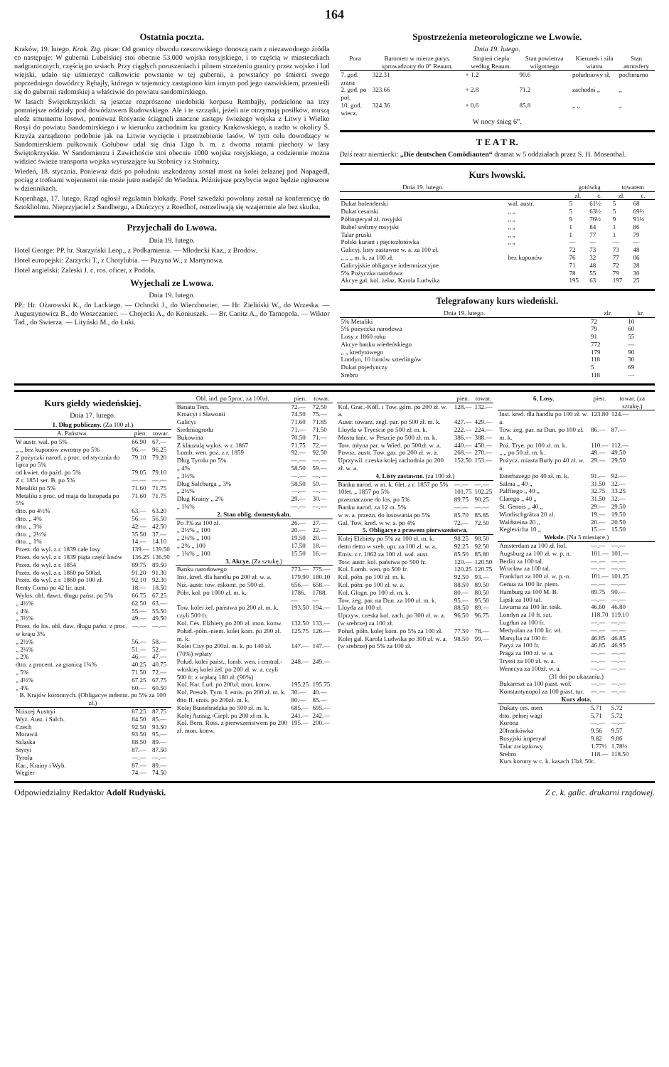164
Ostatnia poczta.
Kraków, 19. lutego. Krak. Ztg. pisze: Od granicy obwodu rzeszowskiego donoszą nam z niezawodnego źródła co następuje: W gubernii Lubelskiej stoi obecnie 53.000 wojska rosyjskiego, i to częścią w miasteczkach nadgranicznych, częścią po wsiach. Przy ciągłych poruszeniach i pilnem strzeżeniu granicy przez wojsko i lud wiejski, udało się uśmierzyć całkowicie powstanie w tej gubernii, a powstańcy po śmierci swego poprzedniego dowódzcy Rębajły, którego w tajemnicy zastąpiono kim innym pod jego nazwiskiem, przenieśli się do gubernii radomskiej a właściwie do powiatu sandomirskiego.
W lasach Świętokrzyskich są jeszcze rozprószone niedobitki korpusu Rembajły, podzielone na trzy pomniejsze oddziały pod dowództwem Rudowskiego. Ale i te szczątki, jeżeli nie otrzymają posiłków, muszą uledz smutnemu losowi, ponieważ Rosyanie ściągnęli znaczne zastępy świeżego wojska z Litwy i Wielko Rosyi do powiatu Sandomirskiego i w kierunku zachodnim ku granicy Krakowskiego, a nadto w okolicy Ś. Krzyża zarządzono podobnie jak na Litwie wycięcie i przetrzebienie lasów. W tym celu dowodzący w Sandomierskiem pułkownik Gołubow udał się dnia 13go b. m. z dwoma rotami piechoty w lasy Świętokrzyskie. W Sandomierzu i Zawichoście stoi obecnie 1000 wojska rosyjskiego, a codziennie można widzieć świeże transporta wojska wyruszające ku Stobnicy i z Stobnicy.
Wiedeń, 18. stycznia. Ponieważ dziś po południu uszkodzony został most na kolei żelaznej pod Napagedl, pociąg z trofeami wojennemi nie może jutro nadejść do Wiednia. Późniejsze przybycie tegoż będzie ogłoszone w dziennikach.
Kopenhaga, 17. lutego. Rząd ogłosił regulamin blokady. Poseł szwedzki powołany został na konferencyę do Sztokholmu. Nieprzyjaciel z Sandbergu, a Duńczycy z Roedhof, ostrzeliwają się wzajemnie ale bez skutku.
Przyjechali do Lwowa.
Dnia 19. lutego.
Hotel George: PP. hr. Starzyński Leop., z Podkamienia. — Młodecki Kaz., z Brodów.
Hotel europejski: Zarzycki T., z Chotylubia. — Puzyna W., z Martynowa.
Hotel angielski: Zaleski J. c. ros. oficer, z Podola.
Wyjechali ze Lwowa.
Dnia 19. lutego.
PP.: Hr. Ożarowski K., do Lackiego. — Ochocki J., do Wierzbowiec. — Hr. Zieliński W., do Wrzeska. — Augustynowicz B., do Woszczaniec. — Chojecki A., do Koniuszek. — Br. Canitz A., do Tarnopola. — Wiktor Tad., do Swierza. — Lityński M., do Łuki.
Spostrzeżenia meteorologiczne we Lwowie.
Dnia 19. lutego.
| Pora | Barometr w mierze parys. sprowadzony do 0° Reaum. | Stopień ciepła według Reaum. | Stan powietrza wilgotnego | Kierunek i siła wiatru | Stan atmosfery |
| --- | --- | --- | --- | --- | --- |
| 7. god. zrana | 322.31 | + 1.2 | 90.6 | południowy sł. | pochmurno |
| 2. god. po poł. | 323.66 | + 2.8 | 71.2 | zachodni „ | „ |
| 10. god. wiecz. | 324.36 | + 0.6 | 85.8 | „ „ | „ |
W nocy śnieg 6‴.
T E A T R.
Dziś teatr niemiecki: „Die deutschen Comödianten“ dramat w 5 oddziałach przez S. H. Mosenthal.
Kurs lwowski.
| Dnia 19. lutego. | | gotówką | | towarem | |
| --- | --- | --- | --- | --- | --- |
| | | zł. | c. | zł. | c. |
| Dukat holenderski | wal. austr. | 5 | 61½ | 5 | 68 |
| Dukat cesarski | „ „ | 5 | 63½ | 5 | 69½ |
| Półimperyał zł. rosyjski | „ „ | 9 | 76½ | 9 | 91½ |
| Rubel srebrny rosyjski | „ „ | 1 | 84 | 1 | 86 |
| Talar pruski | „ „ | 1 | 77 | 1 | 79 |
| Polski kurant i pięciozłotówka | „ „ | — | — | — | — |
| Galicyj. listy zastawne w. a. za 100 zł. | | 72 | 73 | 73 | 48 |
| „ „ „ m. k. za 100 zł. | bez kuponów | 76 | 32 | 77 | 06 |
| Galicyjskie obligacye indemnizacyjne | | 71 | 48 | 72 | 28 |
| 5% Pożyczka narodowa | | 78 | 55 | 79 | 30 |
| Akcye gal. kol. żelaz. Karola Ludwika | | 195 | 63 | 197 | 25 |
Telegrafowany kurs wiedeński.
| Dnia 19. lutego. | zlr. | kr. |
| --- | --- | --- |
| 5% Metaliki | 72 | 10 |
| 5% pożyczka narodowa | 79 | 60 |
| Losy z 1860 roku | 91 | 55 |
| Akcye banku wiedeńskiego | 772 | — |
| „ „ kredytowego | 179 | 90 |
| Londyn, 10 funtów szterlingów | 118 | 30 |
| Dukat pojedynczy | 5 | 69 |
| Srebro | 118 | — |
Kurs giełdy wiedeńskiej.
Dnia 17. lutego.
| 1. Dług publiczny. (Za 100 zł.) | | |
| --- | --- | --- |
| A. Państwa. | pien. | towar. |
| W austr. wal. po 5% | 66.90 | 67.— |
| „ „ bez kuponów zwrotny po 5% | 96.— | 96.25 |
| Z pożyczki narod. z proc. od stycznia do lipca po 5% | 79.10 | 79.20 |
| od kwiet. do paźd. po 5% | 79.05 | 79.10 |
| Z r. 1851 ser. B. po 5% | —.— | —.— |
| Metaliki po 5% | 71.60 | 71.75 |
| Metaliki z proc. od maja do listopada po 5% | 71.60 | 71.75 |
| dtto. po 4½% | 63.— | 63.20 |
| dtto. „ 4% | 56.— | 56.50 |
| dtto. „ 3% | 42.— | 42.50 |
| dtto. „ 2½% | 35.50 | 37.— |
| dtto. „ 1% | 14.— | 14.10 |
| Przez. do wyl. z r. 1839 całe losy | 139.— | 139.50 |
| Przez. do wyl. z r. 1839 piąta część losów | 136.25 | 136.50 |
| Przez. do wyl. z r. 1854 | 89.75 | 89.50 |
| Przez. do wyl. z r. 1860 po 500zł. | 91.20 | 91.30 |
| Przez. do wyl. z r. 1860 po 100 zł. | 92.10 | 92.30 |
| Renty Como po 42 lir. aust. | 18.— | 18.50 |
| Wylos. obl. dawn. długu państ. po 5% | 66.75 | 67.25 |
| „ 4½% | 62.50 | 63.— |
| „ 4% | 55.— | 55.50 |
| „ 3½% | 49.— | 49.50 |
| Przez. do los. obl. daw. długu państ. z proc. w kraju 3% | —.— | —.— |
| „ 2½% | 56.— | 58.— |
| „ 2¼% | 51.— | 52.— |
| „ 2% | 46.— | 47.— |
| dtto. z procent. za granicą 1¾% | 40.25 | 40.75 |
| „ 5% | 71.50 | 72.— |
| „ 4½% | 67.25 | 67.75 |
| „ 4% | 60.— | 60.50 |
| B. Krajów koronnych. (Obligacye indemn. po 5% za 100 zł.) | | |
| Niższej Austryi | 87.25 | 87.75 |
| Wyż. Aust. i Salcb. | 84.50 | 85.— |
| Czech | 92.50 | 93.50 |
| Morawii | 93.50 | 95.— |
| Szląska | 88.50 | 89.— |
| Styryi | 87.— | 87.50 |
| Tyrolu | —.— | —.— |
| Kar., Krainy i Wyb. | 87.— | 89.— |
| Węgier | 74.— | 74.50 |
| Obl. ind. po 5proc. za 100zł. | pien. | towar. |
| --- | --- | --- |
| Banatu Tem. | 72.— | 72.50 |
| Kroacyi i Slawonii | 74.50 | 75.— |
| Galicyi | 71.60 | 71.85 |
| Siedmiogrodu | 71.— | 71.50 |
| Bukowina | 70.50 | 71.— |
| Z klauzulą wylos. w r. 1867 | 71.75 | 72.— |
| Lomb. wen. poż. z r. 1859 | 92.— | 92.50 |
| Dług Tyrolu po 5% | —.— | —.— |
| „ 4% | 58.50 | 59.— |
| „ 3½% | —.— | —.— |
| Dług Salcburga „ 3% | 58.50 | 59.— |
| „ 2½% | —.— | —.— |
| Dług Krainy „ 2% | 29.— | 30.— |
| „ 1¾% | —.— | —.— |
| 2. Stan oblig. domestykaln. | | |
| Po 3% za 100 zł. | 26.— | 27.— |
| „ 2½% „ 100 | 20.— | 22.— |
| „ 2¼% „ 100 | 19.50 | 20.— |
| „ 2% „ 100 | 17.50 | 18.— |
| „ 1¾% „ 100 | 15.50 | 16.— |
| 3. Akcye. (Za sztukę.) | | |
| Banku narodowego | 773.— | 775.— |
| Inst. kred. dla handlu po 200 zł. w. a. | 179.90 | 180.10 |
| Niż.-austr. tow. eskomt. po 500 zł. | 656.— | 658.— |
| Półn. kol. po 1000 zł. m. k. | 1786.— | 1788.— |
| Tow. kolei żel. państwa po 200 zł. m. k. czyli 500 fr. | 193.50 | 194.— |
| Kol. Ces. Elżbiety po 200 zł. mon. konw. | 132.50 | 133.— |
| Połud.-półn.-niem. kolei kom. po 200 zł. m. k. | 125.75 | 126.— |
| Kolei Cisy po 200zł. m. k. po 140 zł. (70%) wpłaty | 147.— | 147.— |
| Połud. kolei państ., lomb. wen. i central.-włoskiej kolei żel. po 200 zł. w. a. czyli 500 fr. z wpłatą 180 zł. (90%) | 248.— | 249.— |
| Kol. Kar. Lud. po 200zł. mon. konw. | 195.25 | 195.75 |
| Kol. Preszb. Tyrn. I. emis. po 200 zł. m. k. | 30.— | 40.— |
| dtto II. emis. po 200zł. m. k. | 80.— | 85.— |
| Kolej Bustehradzka po 500 zł. m. k. | 685.— | 695.— |
| Kolej Aussig.-Ciepl. po 200 zł m. k. | 241.— | 242.— |
| Kol. Bern. Ross. z pierwszeństwem po 200 zł. mon. konw. | 195.— | 200.— |
| | pien. | towar. |
| --- | --- | --- |
| Kol. Grac.-Köfl. i Tow. górn. po 200 zł. w. a. | 128.— | 132.— |
| Austr. towarz. żegl. par. po 500 zł. m. k. | 427.— | 429.— |
| Lloyda w Tryeście po 500 zł. m. k. | 222.— | 224.— |
| Mostu łańc. w Peszcie po 500 zł. m. k. | 386.— | 388.— |
| Tow. młyna par. w Wied. po 500zł. w. a. | 440.— | 450.— |
| Powsz. austr. Tow. gaz. po 200 zł. w. a. | 268.— | 270.— |
| Uprzywil. czeska kolej zachodnia po 200 zł. w. a. | 152.50 | 153.— |
| 4. Listy zastawne. (za 100 zł.) | | |
| Banku narod. w m. k. 6let. z r. 1857 po 5% | —.— | —.— |
| 10let. „ 1857 po 5% | 101.75 | 102.25 |
| przeznaczone do los. po 5% | 89.75 | 90.25 |
| Banku narod. za 12 m. 5% | —.— | —.— |
| w w. a. przezn. do losowania po 5% | 85.70 | 85.85 |
| Gal. Tow. kred. w w. a. po 4% | 72.— | 72.50 |
| 5. Obligacye z prawem pierwszeństwa. | | |
| Kolej Elżbiety po 5% za 100 zł. m. k. | 98.25 | 98.50 |
| detto detto w sreb. upr. za 100 zł. w. a. | 92.25 | 92.50 |
| Emis. z r. 1862 za 100 zł. wal. aust. | 85.50 | 85.80 |
| Tow. austr. kol. państwa po 500 fr. | 120.— | 120.50 |
| Kol. Lomb. wen. po 500 fr. | 120.25 | 120.75 |
| Kol. półn. po 100 zł. m. k. | 92.50 | 93.— |
| Kol. półn. po 100 zł. w. a. | 88.50 | 89.50 |
| Kol. Glogn. po 100 zł. m. k. | 80.— | 80.50 |
| Tow. żeg. par. na Dun. za 100 zł. m. k. | 95.— | 95.50 |
| Lloyda za 100 zł. | 88.50 | 89.— |
| Uprzyw. czeska kol. zach. po 300 zł. w. a. (w srebrze) za 100 zł. | 96.50 | 96.75 |
| Połud. półn. kolej kom. po 5% za 100 zł. | 77.50 | 78.— |
| Kolej gal. Karola Ludwika po 300 zł. w. a. (w srebrze) po 5% za 100 zł. | 98.50 | 99.— |
| 6. Losy. | pien. | towar. (za sztukę.) |
| --- | --- | --- |
| Inst. kred. dla handlu po 100 zł. w. a. | 123.80 | 124.— |
| Tow. żeg. par. na Dun. po 100 zł. m. k. | 86.— | 87.— |
| Poż. Trye. po 100 zł. m. k. | 110.— | 112.— |
| „ „ po 50 zł. m. k. | 49.— | 49.50 |
| Pożycz. miasta Budy po 40 zł. w. a. | 29.— | 29.50 |
| Esterhazego po 40 zł. m. k. | 91.— | 92.— |
| Salma „ 40 „ | 31.50 | 32.— |
| Palffiego „ 40 „ | 32.75 | 33.25 |
| Clarego „ 40 „ | 31.50 | 32.— |
| St. Genois „ 40 „ | 29.— | 29.50 |
| Windischgrätza 20 zł. | 19.— | 19.50 |
| Waldsteina 20 „ | 20.— | 20.50 |
| Keglevicha 10 „ | 15.— | 15.50 |
| Weksle. (Na 3 miesiące.) | | |
| Amsterdam za 100 zł. hol. | —.— | —.— |
| Augsburg za 100 zł. w. p. n. | 101.— | 101.— |
| Berlin za 100 tal. | —.— | —.— |
| Wrocław za 100 tal. | —.— | —.— |
| Frankfurt za 100 zł. w. p.-n. | 101.— | 101.25 |
| Genua za 100 lir. piem. | —.— | —.— |
| Hamburg za 100 M. B. | 89.75 | 90.— |
| Lipsk za 100 tal. | —.— | —.— |
| Liwurna za 100 lir. tosk. | 46.60 | 46.80 |
| Londyn za 10 ft. szt. | 118.70 | 119.10 |
| Lugdun za 100 fr. | —.— | —.— |
| Medyolan za 100 lir. wł. | —.— | —.— |
| Marsylia za 100 fr. | 46.85 | 46.85 |
| Paryż za 100 fr. | 46.85 | 46.95 |
| Praga za 100 zł. w. a. | —.— | —.— |
| Tryest za 100 zł. w. a. | —.— | —.— |
| Wenecya za 100zł. w. a. | —.— | —.— |
| (31 dni po ukazaniu.) | | |
| Bukareszt za 100 piast. woł. | —.— | —.— |
| Konstantynopol za 100 piast. tur. | —.— | —.— |
| Kurs złota. | | |
| Dukaty ces. men. | 5.71 | 5.72 |
| dtto. pełnej wagi | 5.71 | 5.72 |
| Korona | —.— | —.— |
| 20frankówka | 9.56 | 9.57 |
| Rosyjski imperyał | 9.82 | 9.86 |
| Talar związkowy | 1.77½ | 1.78½ |
| Srebro | 118.— | 118.50 |
| Kurs korony w c. k. kasach 13zł. 50c. | | |
Odpowiedzialny Redaktor Adolf Rudyński. Z c. k. galic. drukarni rządowej.